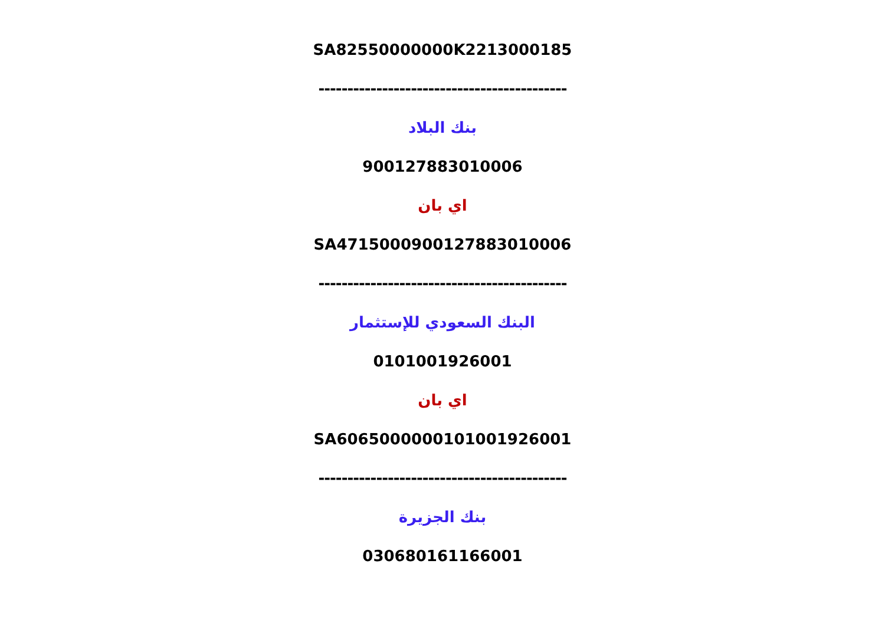SA82550000000K2213000185
-------------------------------------------
بنك البلاد
900127883010006
اي بان
SA4715000900127883010006
-------------------------------------------
البنك السعودي للإستثمار
0101001926001
اي بان
SA6065000000101001926001
-------------------------------------------
بنك الجزيرة
030680161166001